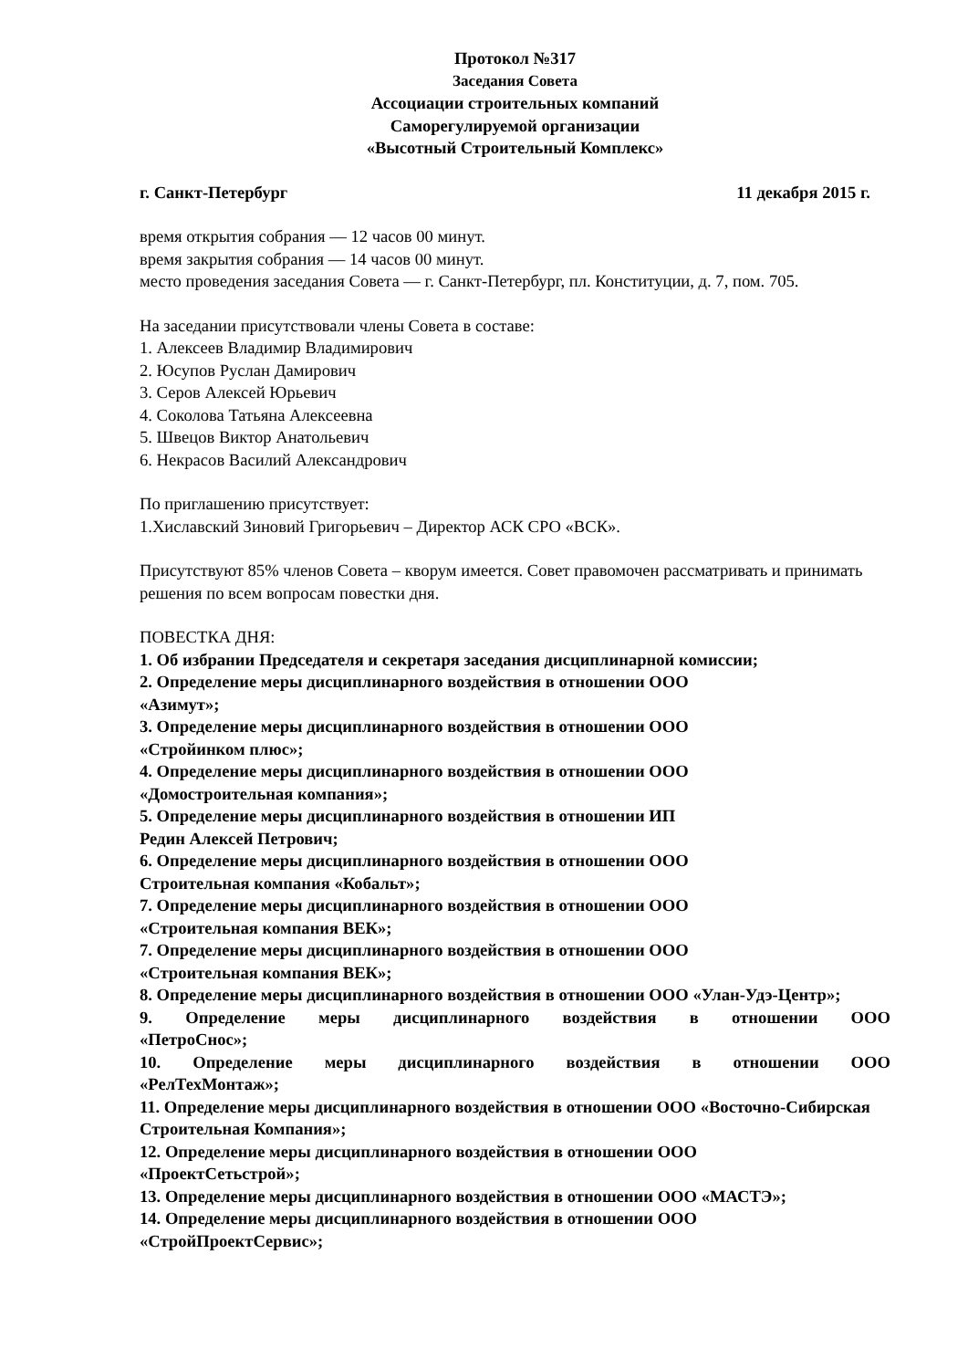Протокол №317
Заседания Совета
Ассоциации строительных компаний
Саморегулируемой организации
«Высотный Строительный Комплекс»
г. Санкт-Петербург 11 декабря 2015 г.
время открытия собрания — 12 часов 00 минут.
время закрытия собрания — 14 часов 00 минут.
место проведения заседания Совета — г. Санкт-Петербург, пл. Конституции, д. 7, пом. 705.
На заседании присутствовали члены Совета в составе:
1. Алексеев Владимир Владимирович
2. Юсупов Руслан Дамирович
3. Серов Алексей Юрьевич
4. Соколова Татьяна Алексеевна
5. Швецов Виктор Анатольевич
6. Некрасов Василий Александрович
По приглашению присутствует:
1.Хиславский Зиновий Григорьевич – Директор АСК СРО «ВСК».
Присутствуют 85% членов Совета – кворум имеется. Совет правомочен рассматривать и принимать решения по всем вопросам повестки дня.
ПОВЕСТКА ДНЯ:
1. Об избрании Председателя и секретаря заседания дисциплинарной комиссии;
2. Определение меры дисциплинарного воздействия в отношении ООО
«Азимут»;
3. Определение меры дисциплинарного воздействия в отношении ООО
«Стройинком плюс»;
4. Определение меры дисциплинарного воздействия в отношении ООО
«Домостроительная компания»;
5. Определение меры дисциплинарного воздействия в отношении ИП
Редин Алексей Петрович;
6. Определение меры дисциплинарного воздействия в отношении ООО
Строительная компания «Кобальт»;
7. Определение меры дисциплинарного воздействия в отношении ООО
«Строительная компания ВЕК»;
7. Определение меры дисциплинарного воздействия в отношении ООО
«Строительная компания ВЕК»;
8. Определение меры дисциплинарного воздействия в отношении ООО «Улан-Удэ-Центр»;
9. Определение меры дисциплинарного воздействия в отношении ООО
«ПетроСнос»;
10. Определение меры дисциплинарного воздействия в отношении ООО
«РелТехМонтаж»;
11. Определение меры дисциплинарного воздействия в отношении ООО «Восточно-Сибирская Строительная Компания»;
12. Определение меры дисциплинарного воздействия в отношении ООО
«ПроектСетьстрой»;
13. Определение меры дисциплинарного воздействия в отношении ООО «МАСТЭ»;
14. Определение меры дисциплинарного воздействия в отношении ООО
«СтройПроектСервис»;